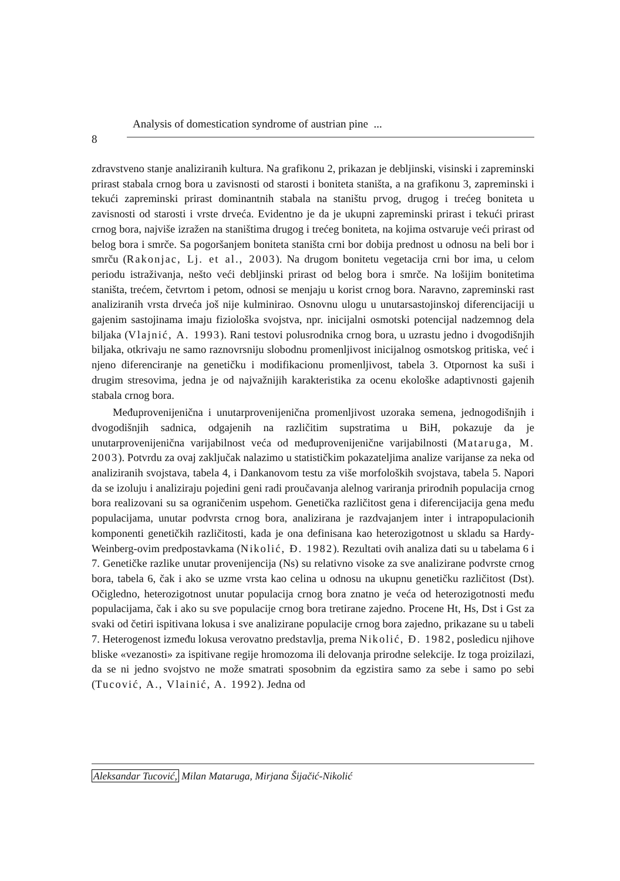Analysis of domestication syndrome of austrian pine ...
8
zdravstveno stanje analiziranih kultura. Na grafikonu 2, prikazan je debljinski, visinski i zapreminski prirast stabala crnog bora u zavisnosti od starosti i boniteta staništa, a na grafikonu 3, zapreminski i tekući zapreminski prirast dominantnih stabala na staništu prvog, drugog i trećeg boniteta u zavisnosti od starosti i vrste drveća. Evidentno je da je ukupni zapreminski prirast i tekući prirast crnog bora, najviše izražen na staništima drugog i trećeg boniteta, na kojima ostvaruje veći prirast od belog bora i smrče. Sa pogoršanjem boniteta staništa crni bor dobija prednost u odnosu na beli bor i smrču (Rakonjac, Lj. et al., 2003). Na drugom bonitetu vegetacija crni bor ima, u celom periodu istraživanja, nešto veći debljinski prirast od belog bora i smrče. Na lošijim bonitetima staništa, trećem, četvrtom i petom, odnosi se menjaju u korist crnog bora. Naravno, zapreminski rast analiziranih vrsta drveća još nije kulminirao. Osnovnu ulogu u unutarsastojinskoj diferencijaciji u gajenim sastojinama imaju fiziološka svojstva, npr. inicijalni osmotski potencijal nadzemnog dela biljaka (Vlajnić, A. 1993). Rani testovi polusrodnika crnog bora, u uzrastu jedno i dvogodišnjih biljaka, otkrivaju ne samo raznovrsniju slobodnu promenljivost inicijalnog osmotskog pritiska, već i njeno diferenciranje na genetičku i modifikacionu promenljivost, tabela 3. Otpornost ka suši i drugim stresovima, jedna je od najvažnijih karakteristika za ocenu ekološke adaptivnosti gajenih stabala crnog bora.
Međuprovenijenična i unutarprovenijenična promenljivost uzoraka semena, jednogodišnjih i dvogodišnjih sadnica, odgajenih na različitim supstratima u BiH, pokazuje da je unutarprovenijenična varijabilnost veća od međuprovenijenične varijabilnosti (Mataruga, M. 2003). Potvrdu za ovaj zaključak nalazimo u statističkim pokazateljima analize varijanse za neka od analiziranih svojstava, tabela 4, i Dankanovom testu za više morfoloških svojstava, tabela 5. Napori da se izoluju i analiziraju pojedini geni radi proučavanja alelnog variranja prirodnih populacija crnog bora realizovani su sa ograničenim uspehom. Genetička različitost gena i diferencijacija gena među populacijama, unutar podvrsta crnog bora, analizirana je razdvajanjem inter i intrapopulacionih komponenti genetičkih različitosti, kada je ona definisana kao heterozigotnost u skladu sa Hardy-Weinberg-ovim predpostavkama (Nikolić, Đ. 1982). Rezultati ovih analiza dati su u tabelama 6 i 7. Genetičke razlike unutar provenijencija (Ns) su relativno visoke za sve analizirane podvrste crnog bora, tabela 6, čak i ako se uzme vrsta kao celina u odnosu na ukupnu genetičku različitost (Dst). Očigledno, heterozigotnost unutar populacija crnog bora znatno je veća od heterozigotnosti među populacijama, čak i ako su sve populacije crnog bora tretirane zajedno. Procene Ht, Hs, Dst i Gst za svaki od četiri ispitivana lokusa i sve analizirane populacije crnog bora zajedno, prikazane su u tabeli 7. Heterogenost između lokusa verovatno predstavlja, prema Nikolić, Đ. 1982, posledicu njihove bliske «vezanosti» za ispitivane regije hromozoma ili delovanja prirodne selekcije. Iz toga proizilazi, da se ni jedno svojstvo ne može smatrati sposobnim da egzistira samo za sebe i samo po sebi (Tucović, A., Vlainić, A. 1992). Jedna od
Aleksandar Tucović, Milan Mataruga, Mirjana Šijačić-Nikolić